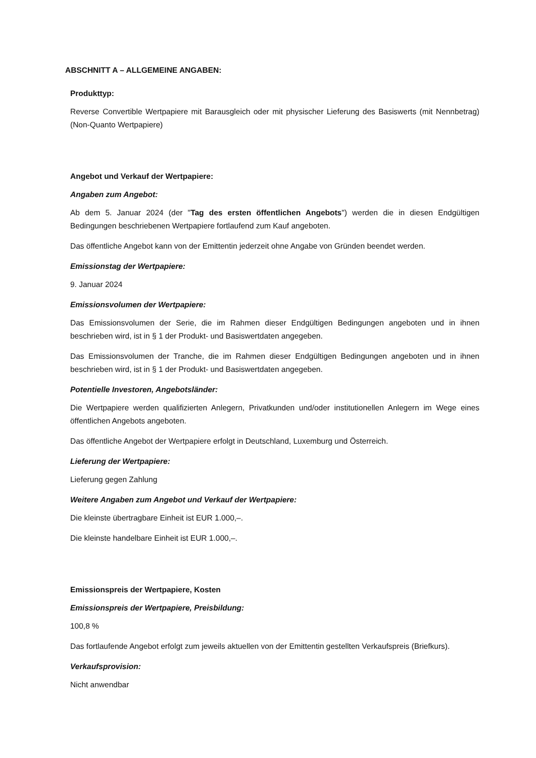ABSCHNITT A – ALLGEMEINE ANGABEN:
Produkttyp:
Reverse Convertible Wertpapiere mit Barausgleich oder mit physischer Lieferung des Basiswerts (mit Nennbetrag) (Non-Quanto Wertpapiere)
Angebot und Verkauf der Wertpapiere:
Angaben zum Angebot:
Ab dem 5. Januar 2024 (der "Tag des ersten öffentlichen Angebots") werden die in diesen Endgültigen Bedingungen beschriebenen Wertpapiere fortlaufend zum Kauf angeboten.
Das öffentliche Angebot kann von der Emittentin jederzeit ohne Angabe von Gründen beendet werden.
Emissionstag der Wertpapiere:
9. Januar 2024
Emissionsvolumen der Wertpapiere:
Das Emissionsvolumen der Serie, die im Rahmen dieser Endgültigen Bedingungen angeboten und in ihnen beschrieben wird, ist in § 1 der Produkt- und Basiswertdaten angegeben.
Das Emissionsvolumen der Tranche, die im Rahmen dieser Endgültigen Bedingungen angeboten und in ihnen beschrieben wird, ist in § 1 der Produkt- und Basiswertdaten angegeben.
Potentielle Investoren, Angebotsländer:
Die Wertpapiere werden qualifizierten Anlegern, Privatkunden und/oder institutionellen Anlegern im Wege eines öffentlichen Angebots angeboten.
Das öffentliche Angebot der Wertpapiere erfolgt in Deutschland, Luxemburg und Österreich.
Lieferung der Wertpapiere:
Lieferung gegen Zahlung
Weitere Angaben zum Angebot und Verkauf der Wertpapiere:
Die kleinste übertragbare Einheit ist EUR 1.000,–.
Die kleinste handelbare Einheit ist EUR 1.000,–.
Emissionspreis der Wertpapiere, Kosten
Emissionspreis der Wertpapiere, Preisbildung:
100,8 %
Das fortlaufende Angebot erfolgt zum jeweils aktuellen von der Emittentin gestellten Verkaufspreis (Briefkurs).
Verkaufsprovision:
Nicht anwendbar